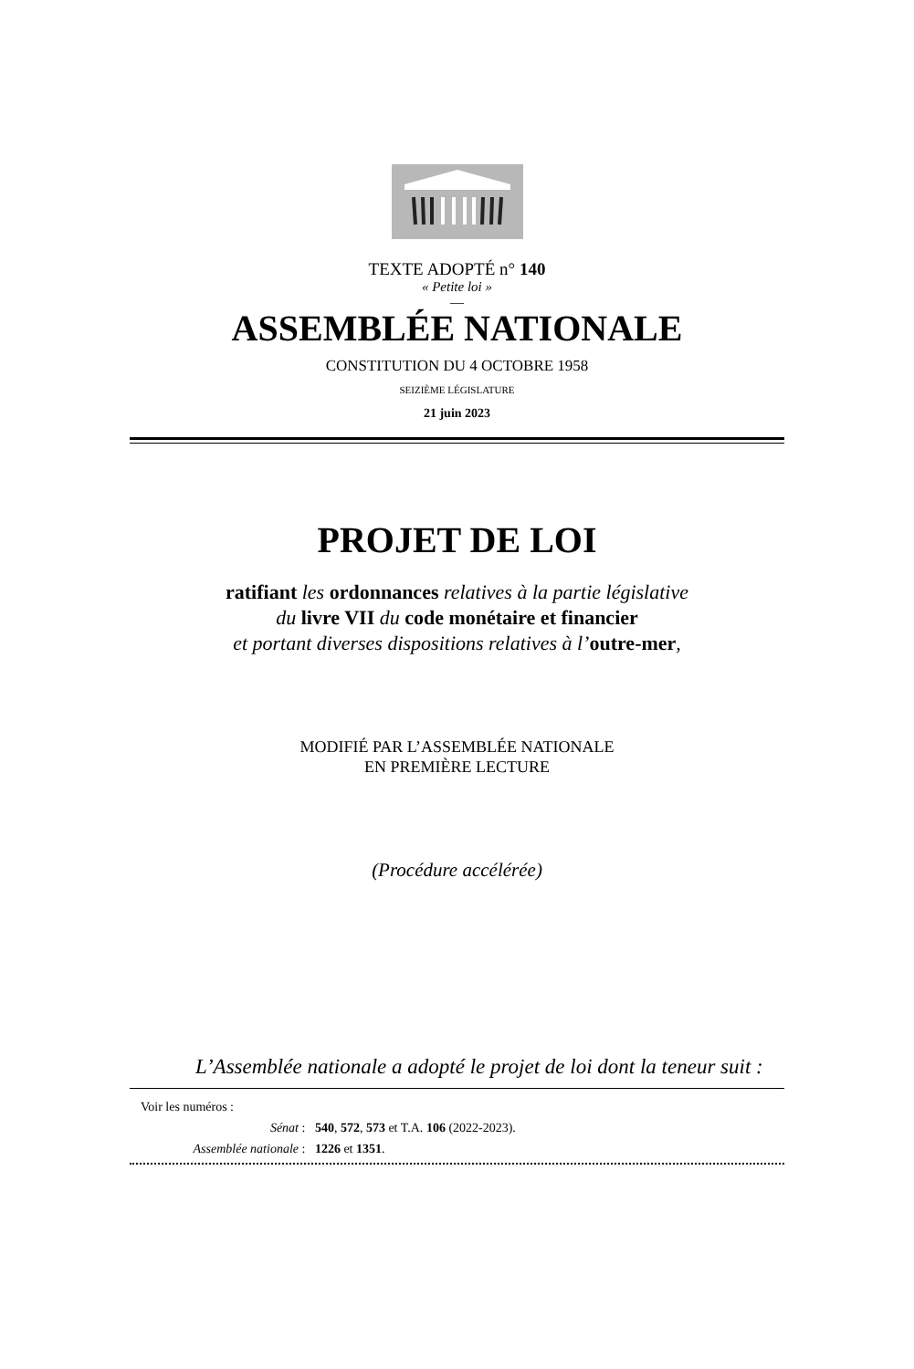TEXTE ADOPTÉ n° 140
« Petite loi »
—
ASSEMBLÉE NATIONALE
CONSTITUTION DU 4 OCTOBRE 1958
SEIZIÈME LÉGISLATURE
21 juin 2023
PROJET DE LOI
ratifiant les ordonnances relatives à la partie législative
du livre VII du code monétaire et financier
et portant diverses dispositions relatives à l’outre-mer,
MODIFIÉ PAR L’ASSEMBLÉE NATIONALE
EN PREMIÈRE LECTURE
(Procédure accélérée)
L’Assemblée nationale a adopté le projet de loi dont la teneur suit :
Voir les numéros :
Sénat : 540, 572, 573 et T.A. 106 (2022-2023).
Assemblée nationale : 1226 et 1351.